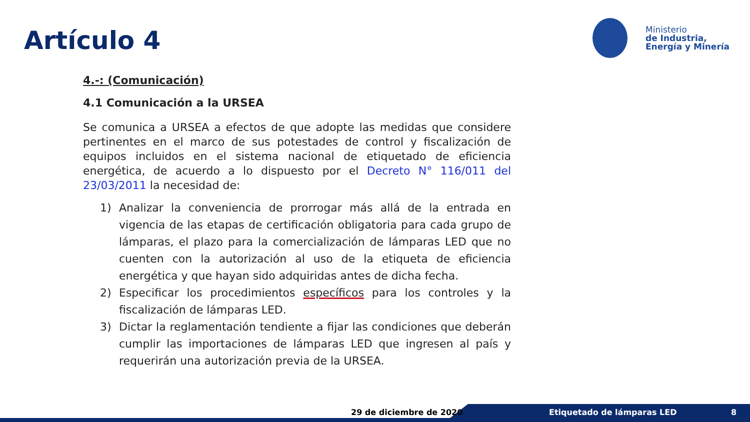Artículo 4
Ministerio
de Industria,
Energía y Minería
4.-: (Comunicación)
4.1 Comunicación a la URSEA
Se comunica a URSEA a efectos de que adopte las medidas que considere pertinentes en el marco de sus potestades de control y fiscalización de equipos incluidos en el sistema nacional de etiquetado de eficiencia energética, de acuerdo a lo dispuesto por el Decreto N° 116/011 del 23/03/2011 la necesidad de:
1) Analizar la conveniencia de prorrogar más allá de la entrada en vigencia de las etapas de certificación obligatoria para cada grupo de lámparas, el plazo para la comercialización de lámparas LED que no cuenten con la autorización al uso de la etiqueta de eficiencia energética y que hayan sido adquiridas antes de dicha fecha.
2) Especificar los procedimientos específicos para los controles y la fiscalización de lámparas LED.
3) Dictar la reglamentación tendiente a fijar las condiciones que deberán cumplir las importaciones de lámparas LED que ingresen al país y requerirán una autorización previa de la URSEA.
29 de diciembre de 2020 Etiquetado de lámparas LED 8